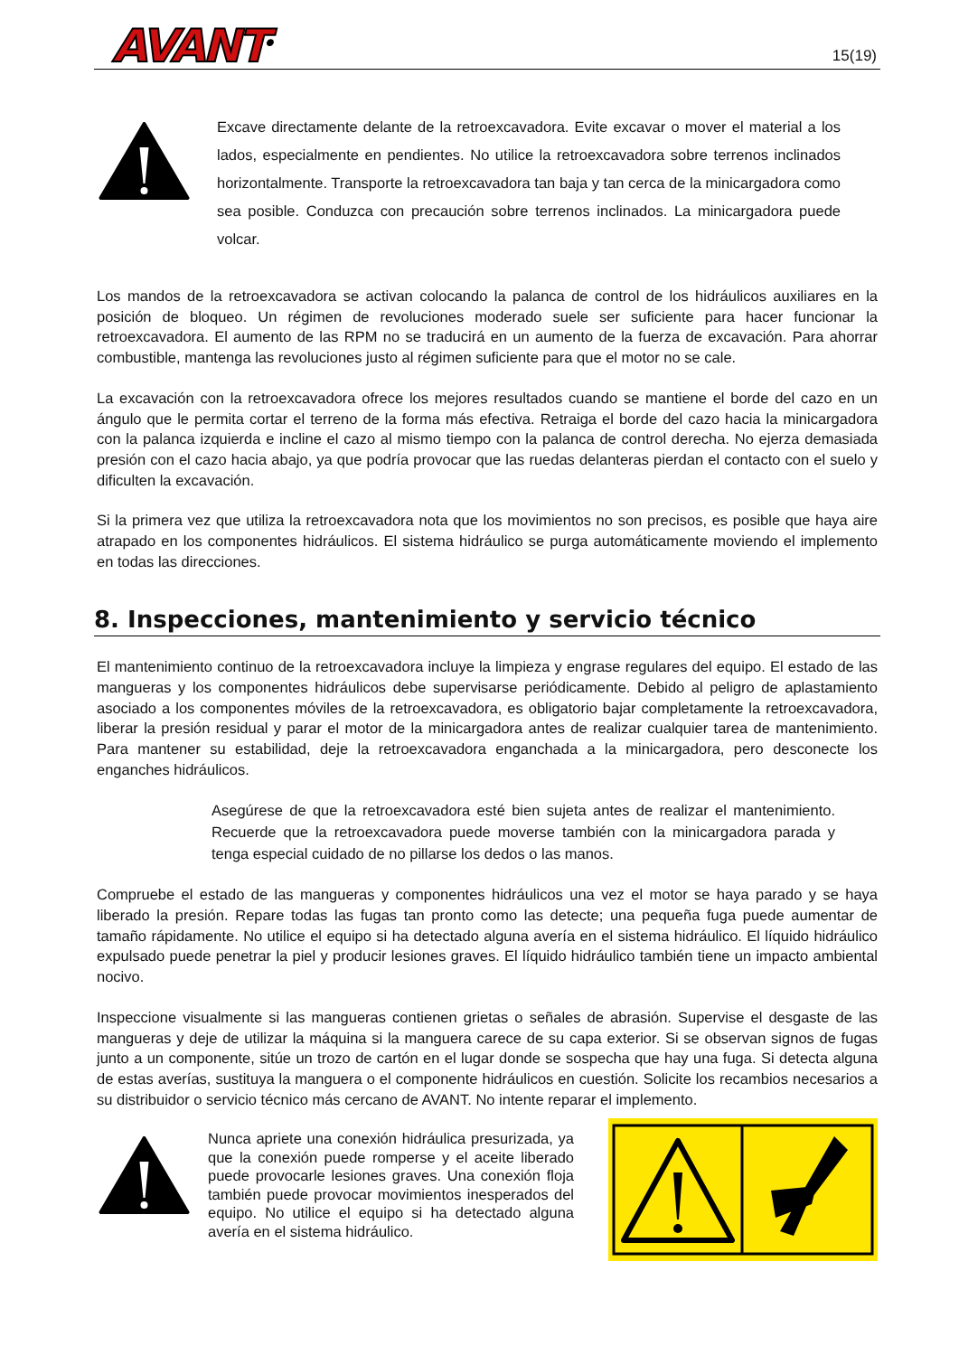AVANT<sup>®</sup> 15(19)
Excave directamente delante de la retroexcavadora. Evite excavar o mover el material a los lados, especialmente en pendientes. No utilice la retroexcavadora sobre terrenos inclinados horizontalmente. Transporte la retroexcavadora tan baja y tan cerca de la minicargadora como sea posible. Conduzca con precaución sobre terrenos inclinados. La minicargadora puede volcar.
Los mandos de la retroexcavadora se activan colocando la palanca de control de los hidráulicos auxiliares en la posición de bloqueo. Un régimen de revoluciones moderado suele ser suficiente para hacer funcionar la retroexcavadora. El aumento de las RPM no se traducirá en un aumento de la fuerza de excavación. Para ahorrar combustible, mantenga las revoluciones justo al régimen suficiente para que el motor no se cale.
La excavación con la retroexcavadora ofrece los mejores resultados cuando se mantiene el borde del cazo en un ángulo que le permita cortar el terreno de la forma más efectiva. Retraiga el borde del cazo hacia la minicargadora con la palanca izquierda e incline el cazo al mismo tiempo con la palanca de control derecha. No ejerza demasiada presión con el cazo hacia abajo, ya que podría provocar que las ruedas delanteras pierdan el contacto con el suelo y dificulten la excavación.
Si la primera vez que utiliza la retroexcavadora nota que los movimientos no son precisos, es posible que haya aire atrapado en los componentes hidráulicos. El sistema hidráulico se purga automáticamente moviendo el implemento en todas las direcciones.
8. Inspecciones, mantenimiento y servicio técnico
El mantenimiento continuo de la retroexcavadora incluye la limpieza y engrase regulares del equipo. El estado de las mangueras y los componentes hidráulicos debe supervisarse periódicamente. Debido al peligro de aplastamiento asociado a los componentes móviles de la retroexcavadora, es obligatorio bajar completamente la retroexcavadora, liberar la presión residual y parar el motor de la minicargadora antes de realizar cualquier tarea de mantenimiento. Para mantener su estabilidad, deje la retroexcavadora enganchada a la minicargadora, pero desconecte los enganches hidráulicos.
Asegúrese de que la retroexcavadora esté bien sujeta antes de realizar el mantenimiento. Recuerde que la retroexcavadora puede moverse también con la minicargadora parada y tenga especial cuidado de no pillarse los dedos o las manos.
Compruebe el estado de las mangueras y componentes hidráulicos una vez el motor se haya parado y se haya liberado la presión. Repare todas las fugas tan pronto como las detecte; una pequeña fuga puede aumentar de tamaño rápidamente. No utilice el equipo si ha detectado alguna avería en el sistema hidráulico. El líquido hidráulico expulsado puede penetrar la piel y producir lesiones graves. El líquido hidráulico también tiene un impacto ambiental nocivo.
Inspeccione visualmente si las mangueras contienen grietas o señales de abrasión. Supervise el desgaste de las mangueras y deje de utilizar la máquina si la manguera carece de su capa exterior. Si se observan signos de fugas junto a un componente, sitúe un trozo de cartón en el lugar donde se sospecha que hay una fuga. Si detecta alguna de estas averías, sustituya la manguera o el componente hidráulicos en cuestión. Solicite los recambios necesarios a su distribuidor o servicio técnico más cercano de AVANT. No intente reparar el implemento.
Nunca apriete una conexión hidráulica presurizada, ya que la conexión puede romperse y el aceite liberado puede provocarle lesiones graves. Una conexión floja también puede provocar movimientos inesperados del equipo. No utilice el equipo si ha detectado alguna avería en el sistema hidráulico.